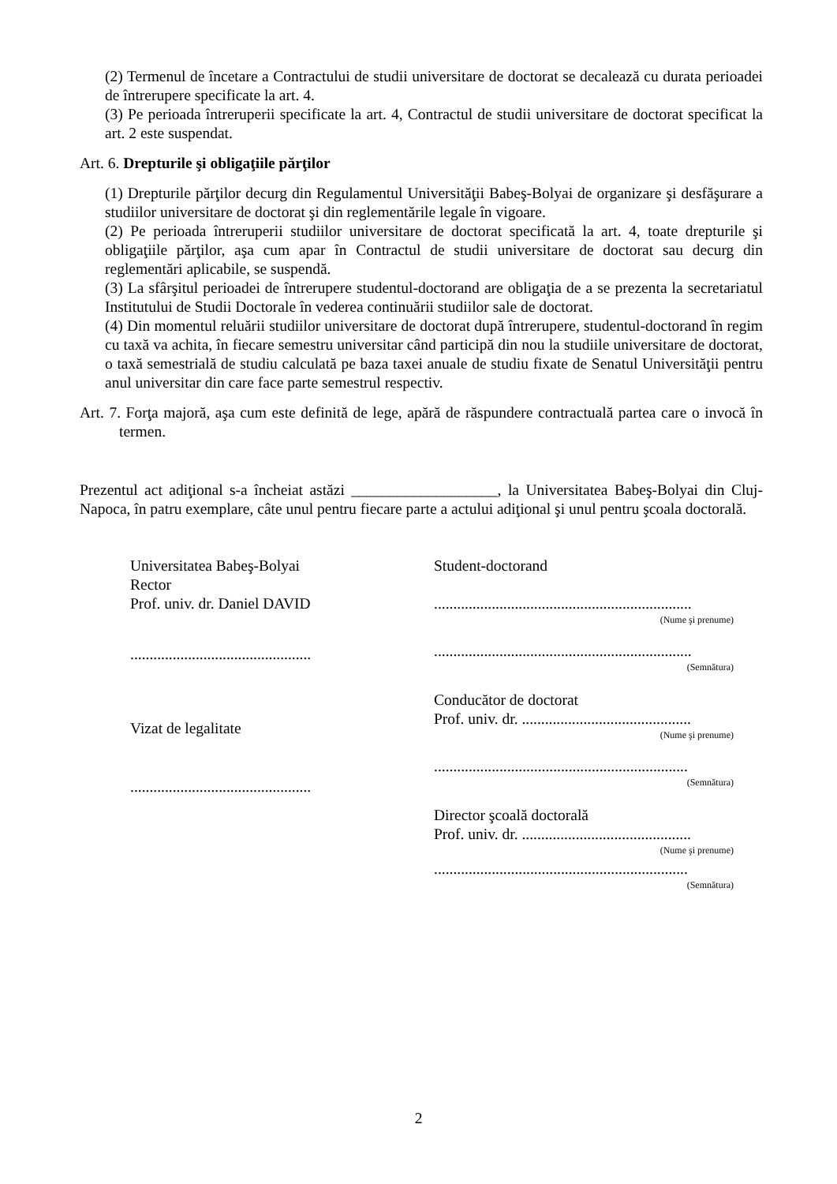(2) Termenul de încetare a Contractului de studii universitare de doctorat se decalează cu durata perioadei de întrerupere specificate la art. 4.
(3) Pe perioada întreruperii specificate la art. 4, Contractul de studii universitare de doctorat specificat la art. 2 este suspendat.
Art. 6. Drepturile şi obligaţiile părţilor
(1) Drepturile părţilor decurg din Regulamentul Universităţii Babeş-Bolyai de organizare şi desfăşurare a studiilor universitare de doctorat şi din reglementările legale în vigoare.
(2) Pe perioada întreruperii studiilor universitare de doctorat specificată la art. 4, toate drepturile şi obligaţiile părţilor, aşa cum apar în Contractul de studii universitare de doctorat sau decurg din reglementări aplicabile, se suspendă.
(3) La sfârşitul perioadei de întrerupere studentul-doctorand are obligaţia de a se prezenta la secretariatul Institutului de Studii Doctorale în vederea continuării studiilor sale de doctorat.
(4) Din momentul reluării studiilor universitare de doctorat după întrerupere, studentul-doctorand în regim cu taxă va achita, în fiecare semestru universitar când participă din nou la studiile universitare de doctorat, o taxă semestrială de studiu calculată pe baza taxei anuale de studiu fixate de Senatul Universităţii pentru anul universitar din care face parte semestrul respectiv.
Art. 7. Forţa majoră, aşa cum este definită de lege, apără de răspundere contractuală partea care o invocă în termen.
Prezentul act adiţional s-a încheiat astăzi ___________________, la Universitatea Babeş-Bolyai din Cluj-Napoca, în patru exemplare, câte unul pentru fiecare parte a actului adiţional şi unul pentru şcoala doctorală.
Universitatea Babeş-Bolyai
Rector
Prof. univ. dr. Daniel DAVID
...............................................
Vizat de legalitate
...............................................
Student-doctorand
...................................................................
(Nume şi prenume)
...................................................................
(Semnătura)
Conducător de doctorat
Prof. univ. dr. ............................................
(Nume şi prenume)
..................................................................
(Semnătura)
Director şcoală doctorală
Prof. univ. dr. ............................................
(Nume şi prenume)
..................................................................
(Semnătura)
2